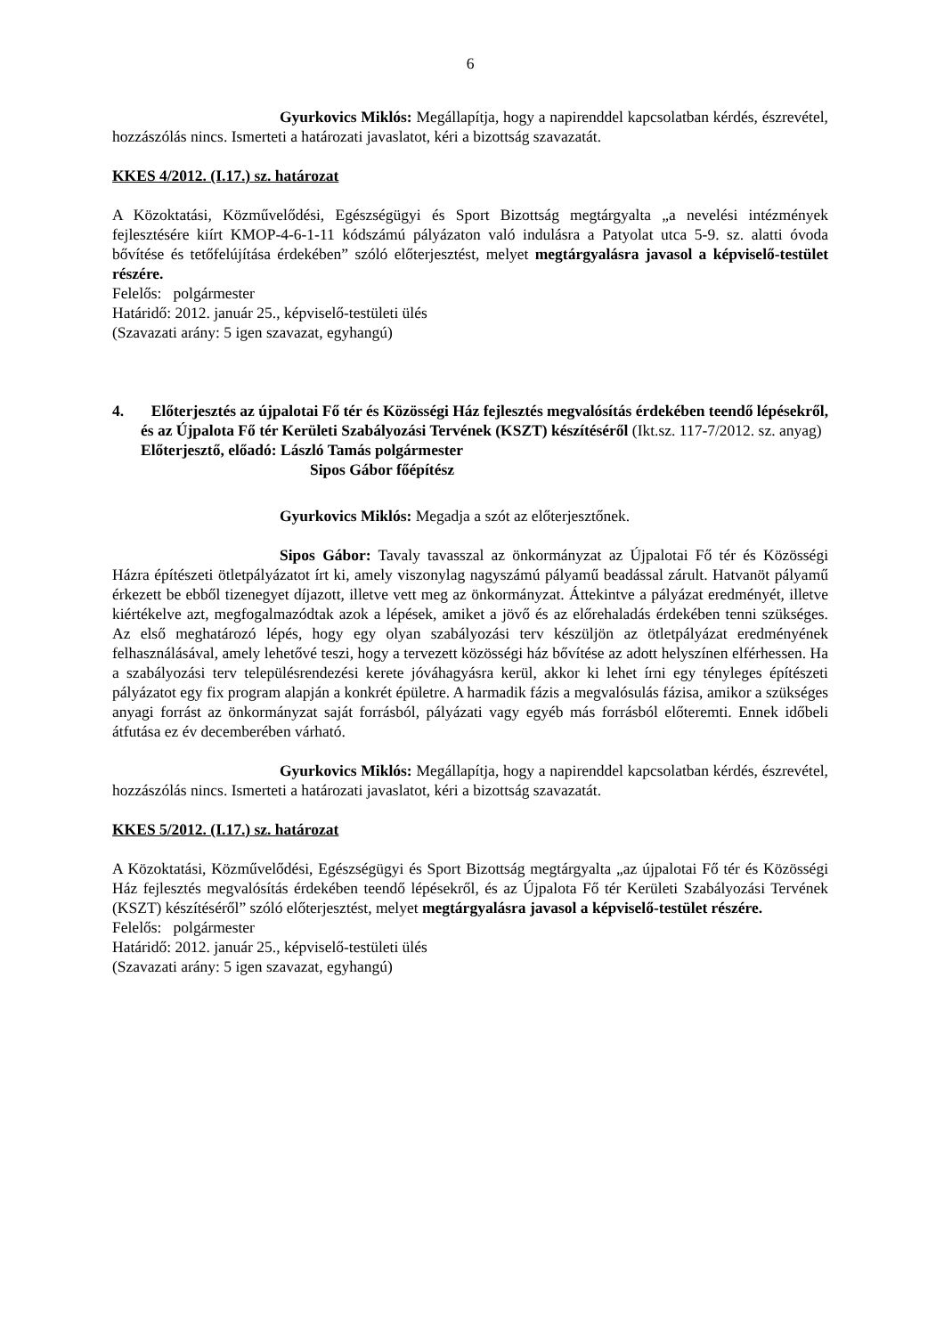6
Gyurkovics Miklós: Megállapítja, hogy a napirenddel kapcsolatban kérdés, észrevétel, hozzászólás nincs. Ismerteti a határozati javaslatot, kéri a bizottság szavazatát.
KKES 4/2012. (I.17.) sz. határozat
A Közoktatási, Közművelődési, Egészségügyi és Sport Bizottság megtárgyalta „a nevelési intézmények fejlesztésére kiírt KMOP-4-6-1-11 kódszámú pályázaton való indulásra a Patyolat utca 5-9. sz. alatti óvoda bővítése és tetőfelújítása érdekében” szóló előterjesztést, melyet megtárgyalásra javasol a képviselő-testület részére.
Felelős: polgármester
Határidő: 2012. január 25., képviselő-testületi ülés
(Szavazati arány: 5 igen szavazat, egyhangú)
4. Előterjesztés az újpalotai Fő tér és Közösségi Ház fejlesztés megvalósítás érdekében teendő lépésekről, és az Újpalota Fő tér Kerületi Szabályozási Tervének (KSZT) készítéséről (Ikt.sz. 117-7/2012. sz. anyag)
Előterjesztő, előadó: László Tamás polgármester
Sipos Gábor főépítész
Gyurkovics Miklós: Megadja a szót az előterjesztőnek.
Sipos Gábor: Tavaly tavasszal az önkormányzat az Újpalotai Fő tér és Közösségi Házra építészeti ötletpályázatot írt ki, amely viszonylag nagyszámú pályamű beadással zárult. Hatvanöt pályamű érkezett be ebből tizenegyet díjazott, illetve vett meg az önkormányzat. Áttekintve a pályázat eredményét, illetve kiértékelve azt, megfogalmazódtak azok a lépések, amiket a jövő és az előrehaladás érdekében tenni szükséges. Az első meghatározó lépés, hogy egy olyan szabályozási terv készüljön az ötletpályázat eredményének felhasználásával, amely lehetővé teszi, hogy a tervezett közösségi ház bővítése az adott helyszínen elférhessen. Ha a szabályozási terv településrendezési kerete jóváhagyásra kerül, akkor ki lehet írni egy tényleges építészeti pályázatot egy fix program alapján a konkrét épületre. A harmadik fázis a megvalósulás fázisa, amikor a szükséges anyagi forrást az önkormányzat saját forrásból, pályázati vagy egyéb más forrásból előteremti. Ennek időbeli átfutása ez év decemberében várható.
Gyurkovics Miklós: Megállapítja, hogy a napirenddel kapcsolatban kérdés, észrevétel, hozzászólás nincs. Ismerteti a határozati javaslatot, kéri a bizottság szavazatát.
KKES 5/2012. (I.17.) sz. határozat
A Közoktatási, Közművelődési, Egészségügyi és Sport Bizottság megtárgyalta „az újpalotai Fő tér és Közösségi Ház fejlesztés megvalósítás érdekében teendő lépésekről, és az Újpalota Fő tér Kerületi Szabályozási Tervének (KSZT) készítéséről” szóló előterjesztést, melyet megtárgyalásra javasol a képviselő-testület részére.
Felelős: polgármester
Határidő: 2012. január 25., képviselő-testületi ülés
(Szavazati arány: 5 igen szavazat, egyhangú)